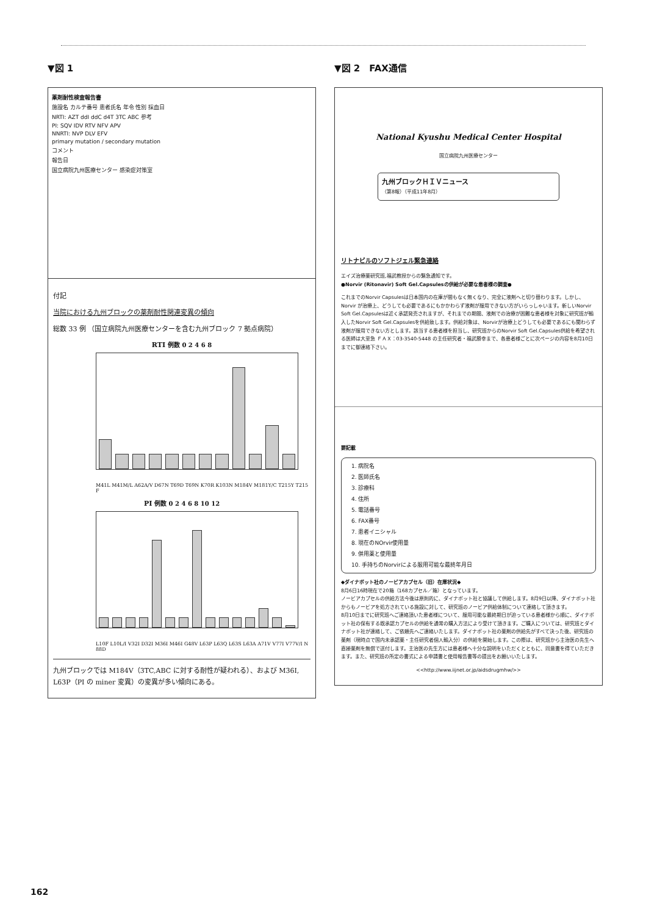▼図 1
薬剤耐性検査報告書
施設名 カルテ番号 患者氏名 年令 性別 採血日
NRTI: AZT ddI ddC d4T 3TC ABC 参考
PI: SQV IDV RTV NFV APV
NNRTI: NVP DLV EFV
primary mutation / secondary mutation
コメント
報告日
国立病院九州医療センター 感染症対策室
付記
当院における九州ブロックの薬剤耐性関連変異の傾向
総数 33 例 （国立病院九州医療センターを含む九州ブロック 7 拠点病院）
RTI 例数 0 2 4 6 8
M41L M41M/L A62A/V D67N T69D T69N K70R K103N M184V M181Y/C T215Y T215F
PI 例数 0 2 4 6 8 10 12
L10F L10L/I V32I D32I M36I M46I G48V L63P L63Q L63S L63A A71V V77I V77V/I N88D
九州ブロックでは M184V（3TC,ABC に対する耐性が疑われる）、および M36I, L63P（PI の miner 変異）の変異が多い傾向にある。
▼図 2　FAX通信
National Kyushu Medical Center Hospital
国立病院九州医療センター
九州ブロックＨＩＶニュース
（第8報）（平成11年8月）
リトナビルのソフトジェル緊急連絡
エイズ治療薬研究班,福武教授からの緊急通知です。
●Norvir (Ritonavir) Soft Gel.Capsulesの供給が必要な患者様の調査●
これまでのNorvir Capsulesは日本国内の在庫が間もなく無くなり、完全に液剤へと切り替わります。しかし、Norvir が治療上、どうしても必要であるにもかかわらず液剤が服用できない方がいらっしゃいます。新しいNorvir Soft Gel.Capsulesは近く承認発売されますが、それまでの期間、液剤での治療が困難な患者様を対象に研究班が輸入したNorvir Soft Gel.Capsulesを供給致します。供給対象は、Norvirが治療上どうしても必要であるにも関わらず液剤が服用できない方とします。該当する患者様を担当し、研究班からのNorvir Soft Gel.Capsules供給を希望される医師は大至急 ＦＡＸ：03-3540-5448 の主任研究者・福武勝幸まで、各患者様ごとに次ページの内容を8月10日までに御連絡下さい。
要記載
1. 病院名
2. 医師氏名
3. 診療科
4. 住所
5. 電話番号
6. FAX番号
7. 患者イニシャル
8. 現在のNOrvir使用量
9. 併用薬と使用量
10. 手持ちのNorvirによる服用可能な最終年月日
◆ダイナボット社のノービアカプセル（旧）在庫状況◆
8月6日16時現在で20箱（168カプセル／箱）となっています。
ノービアカプセルの供給方法今後は原則的に、ダイナボット社と協議して供給します。8月9日以降、ダイナボット社からもノービアを処方されている施設に対して、研究班のノービア供給体制について連絡して頂きます。
8月10日までに研究班へご連絡頂いた患者様について、服用可能な最終期日が迫っている患者様から順に、ダイナボット社の保有する既承認カプセルの供給を通常の購入方法により受けて頂きます。ご購入については、研究班とダイナボット社が連絡して、ご依頼先へご連絡いたします。ダイナボット社の薬剤の供給先がすべて決った後、研究班の薬剤（現時点で国内未承認薬・主任研究者個人輸入分）の供給を開始します。この際は、研究班から主治医の先生へ直接薬剤を無償で送付します。主治医の先生方には患者様へ十分な説明をいただくとともに、同意書を得ていただきます。また、研究班の所定の書式による申請書と使用報告書等の提出をお願いいたします。
<<http://www.iijnet.or.jp/aidsdrugmhw/>>
162